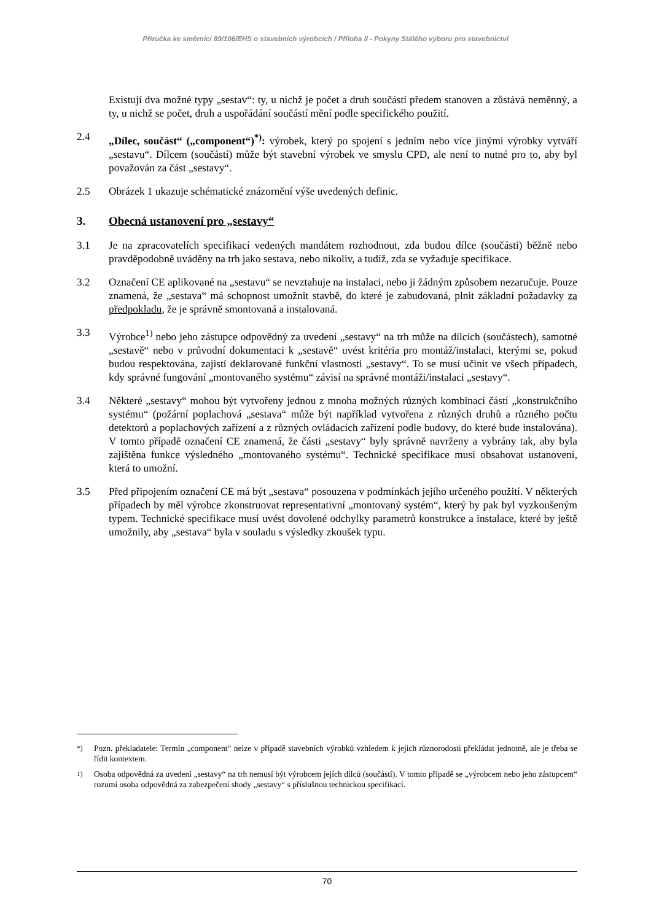Příručka ke směrnici 89/106/EHS o stavebních výrobcích / Příloha II - Pokyny Stálého výboru pro stavebnictví
Existují dva možné typy „sestav“: ty, u nichž je počet a druh součástí předem stanoven a zůstává neměnný, a ty, u nichž se počet, druh a uspořádání součástí mění podle specifického použití.
2.4 „Dílec, součást“ („component“)<sup>*)</sup>: výrobek, který po spojení s jedním nebo více jinými výrobky vytváří „sestavu“. Dílcem (součástí) může být stavební výrobek ve smyslu CPD, ale není to nutné pro to, aby byl považován za část „sestavy“.
2.5 Obrázek 1 ukazuje schématické znázornění výše uvedených definic.
3. Obecná ustanovení pro „sestavy“
3.1 Je na zpracovatelích specifikací vedených mandátem rozhodnout, zda budou dílce (součásti) běžně nebo pravděpodobně uváděny na trh jako sestava, nebo nikoliv, a tudíž, zda se vyžaduje specifikace.
3.2 Označení CE aplikované na „sestavu“ se nevztahuje na instalaci, nebo ji žádným způsobem nezaručuje. Pouze znamená, že „sestava“ má schopnost umožnit stavbě, do které je zabudovaná, plnit základní požadavky za předpokladu, že je správně smontovaná a instalovaná.
3.3 Výrobce<sup>1)</sup> nebo jeho zástupce odpovědný za uvedení „sestavy“ na trh může na dílcích (součástech), samotné „sestavě“ nebo v průvodní dokumentaci k „sestavě“ uvést kritéria pro montáž/instalaci, kterými se, pokud budou respektována, zajistí deklarované funkční vlastnosti „sestavy“. To se musí učinit ve všech případech, kdy správné fungování „montovaného systému“ závisí na správné montáži/instalaci „sestavy“.
3.4 Některé „sestavy“ mohou být vytvořeny jednou z mnoha možných různých kombinací částí „konstrukčního systému“ (požární poplachová „sestava“ může být například vytvořena z různých druhů a různého počtu detektorů a poplachových zařízení a z různých ovládacích zařízení podle budovy, do které bude instalována). V tomto případě označení CE znamená, že části „sestavy“ byly správně navrženy a vybrány tak, aby byla zajištěna funkce výsledného „montovaného systému“. Technické specifikace musí obsahovat ustanovení, která to umožní.
3.5 Před připojením označení CE má být „sestava“ posouzena v podmínkách jejího určeného použití. V některých případech by měl výrobce zkonstruovat representativní „montovaný systém“, který by pak byl vyzkoušeným typem. Technické specifikace musí uvést dovolené odchylky parametrů konstrukce a instalace, které by ještě umožnily, aby „sestava“ byla v souladu s výsledky zkoušek typu.
<sup>*)</sup> Pozn. překladatele: Termín „component“ nelze v případě stavebních výrobků vzhledem k jejich různorodosti překládat jednotně, ale je třeba se řídit kontextem.
<sup>1)</sup> Osoba odpovědná za uvedení „sestavy“ na trh nemusí být výrobcem jejích dílců (součástí). V tomto případě se „výrobcem nebo jeho zástupcem“ rozumí osoba odpovědná za zabezpečení shody „sestavy“ s příslušnou technickou specifikací.
70